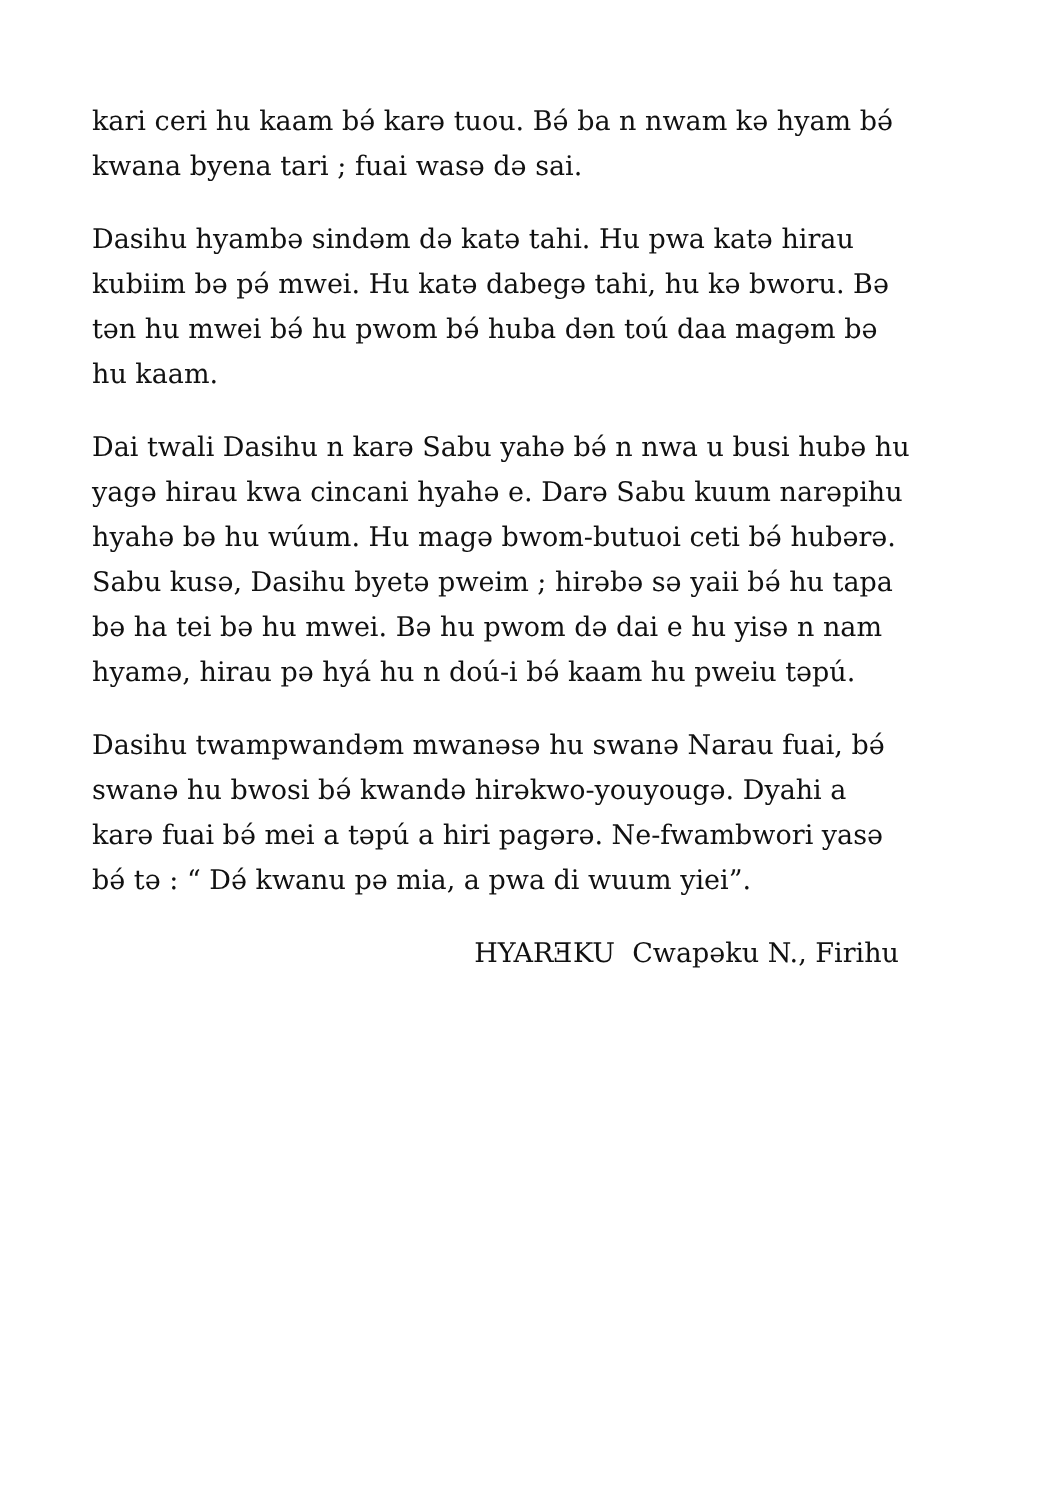kari ceri hu kaam bə́ karə tuou. Bə́ ba n nwam kə hyam bə́
kwana byena tari ; fuai wasə də sai.
Dasihu hyambə sindəm də katə tahi. Hu pwa katə hirau
kubiim bə pə́ mwei. Hu katə dabegə tahi, hu kə bworu. Bə
tən hu mwei bə́ hu pwom bə́ huba dən toú daa magəm bə
hu kaam.
Dai twali Dasihu n karə Sabu yahə bə́ n nwa u busi hubə hu
yagə hirau kwa cincani hyahə e. Darə Sabu kuum narəpihu
hyahə bə hu wúum. Hu magə bwom-butuoi ceti bə́ hubərə.
Sabu kusə, Dasihu byetə pweim ; hirəbə sə yaii bə́ hu tapa
bə ha tei bə hu mwei. Bə hu pwom də dai e hu yisə n nam
hyamə, hirau pə hyá hu n doú-i bə́ kaam hu pweiu təpú.
Dasihu twampwandəm mwanəsə hu swanə Narau fuai, bə́
swanə hu bwosi bə́ kwandə hirəkwo-youyougə. Dyahi a
karə fuai bə́ mei a təpú a hiri pagərə. Ne-fwambwori yasə
bə́ tə : “ Də́ kwanu pə mia, a pwa di wuum yiei”.
HYARƎKU Cwapəku N., Firihu